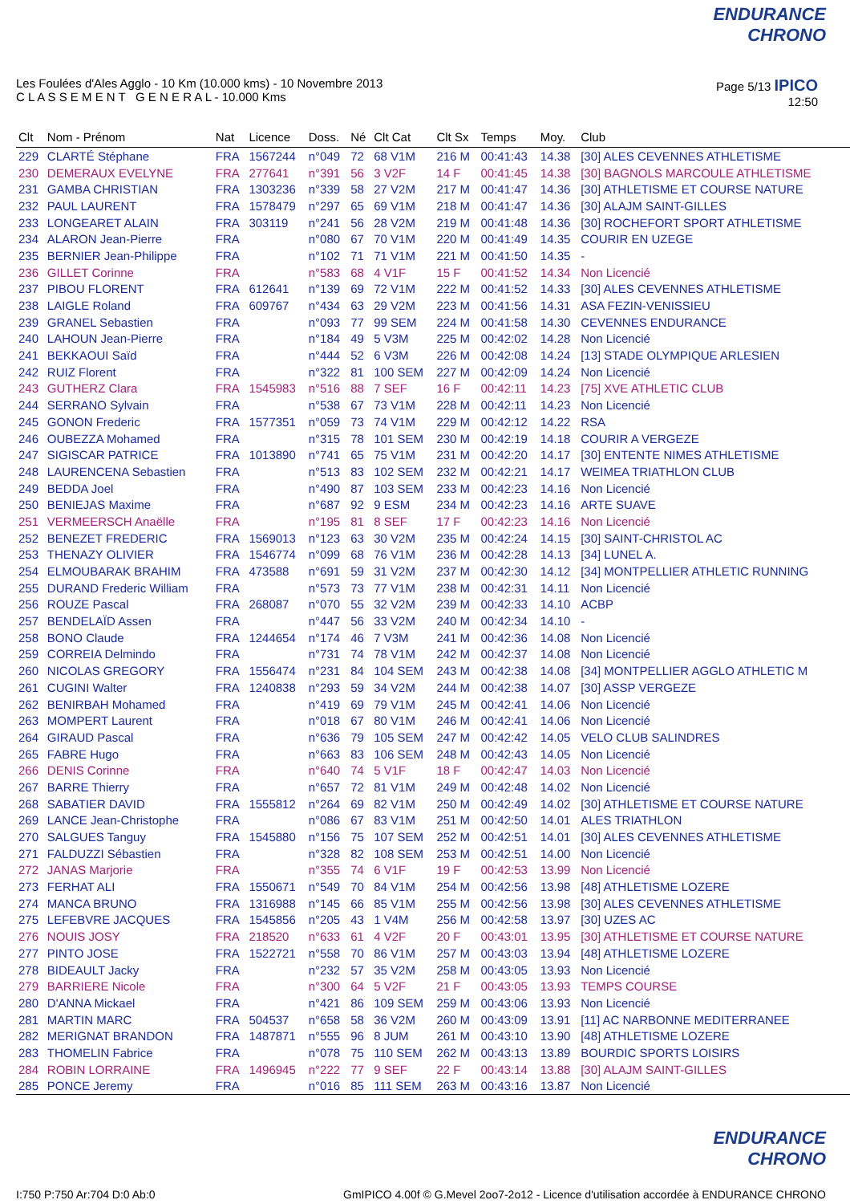ENDURANCE CHRONO
Les Foulées d'Ales Agglo - 10 Km (10.000 kms) - 10 Novembre 2013
C L A S S E M E N T G E N E R A L - 10.000 Kms
Page 5/13 IPICO
12:50
| Clt | Nom - Prénom | Nat | Licence | Doss. | Né | Clt Cat | Clt Sx | Temps | Moy. | Club |
| --- | --- | --- | --- | --- | --- | --- | --- | --- | --- | --- |
| 229 | CLARTÉ Stéphane | FRA | 1567244 | n°049 | 72 | 68 V1M | 216 M | 00:41:43 | 14.38 | [30] ALES CEVENNES ATHLETISME |
| 230 | DEMERAUX EVELYNE | FRA | 277641 | n°391 | 56 | 3 V2F | 14 F | 00:41:45 | 14.38 | [30] BAGNOLS MARCOULE ATHLETISME |
| 231 | GAMBA CHRISTIAN | FRA | 1303236 | n°339 | 58 | 27 V2M | 217 M | 00:41:47 | 14.36 | [30] ATHLETISME ET COURSE NATURE |
| 232 | PAUL LAURENT | FRA | 1578479 | n°297 | 65 | 69 V1M | 218 M | 00:41:47 | 14.36 | [30] ALAJM SAINT-GILLES |
| 233 | LONGEARET ALAIN | FRA | 303119 | n°241 | 56 | 28 V2M | 219 M | 00:41:48 | 14.36 | [30] ROCHEFORT SPORT ATHLETISME |
| 234 | ALARON Jean-Pierre | FRA | | n°080 | 67 | 70 V1M | 220 M | 00:41:49 | 14.35 | COURIR EN UZEGE |
| 235 | BERNIER Jean-Philippe | FRA | | n°102 | 71 | 71 V1M | 221 M | 00:41:50 | 14.35 | - |
| 236 | GILLET Corinne | FRA | | n°583 | 68 | 4 V1F | 15 F | 00:41:52 | 14.34 | Non Licencié |
| 237 | PIBOU FLORENT | FRA | 612641 | n°139 | 69 | 72 V1M | 222 M | 00:41:52 | 14.33 | [30] ALES CEVENNES ATHLETISME |
| 238 | LAIGLE Roland | FRA | 609767 | n°434 | 63 | 29 V2M | 223 M | 00:41:56 | 14.31 | ASA FEZIN-VENISSIEU |
| 239 | GRANEL Sebastien | FRA | | n°093 | 77 | 99 SEM | 224 M | 00:41:58 | 14.30 | CEVENNES ENDURANCE |
| 240 | LAHOUN Jean-Pierre | FRA | | n°184 | 49 | 5 V3M | 225 M | 00:42:02 | 14.28 | Non Licencié |
| 241 | BEKKAOUI Saïd | FRA | | n°444 | 52 | 6 V3M | 226 M | 00:42:08 | 14.24 | [13] STADE OLYMPIQUE ARLESIEN |
| 242 | RUIZ Florent | FRA | | n°322 | 81 | 100 SEM | 227 M | 00:42:09 | 14.24 | Non Licencié |
| 243 | GUTHERZ Clara | FRA | 1545983 | n°516 | 88 | 7 SEF | 16 F | 00:42:11 | 14.23 | [75] XVE ATHLETIC CLUB |
| 244 | SERRANO Sylvain | FRA | | n°538 | 67 | 73 V1M | 228 M | 00:42:11 | 14.23 | Non Licencié |
| 245 | GONON Frederic | FRA | 1577351 | n°059 | 73 | 74 V1M | 229 M | 00:42:12 | 14.22 | RSA |
| 246 | OUBEZZA Mohamed | FRA | | n°315 | 78 | 101 SEM | 230 M | 00:42:19 | 14.18 | COURIR A VERGEZE |
| 247 | SIGISCAR PATRICE | FRA | 1013890 | n°741 | 65 | 75 V1M | 231 M | 00:42:20 | 14.17 | [30] ENTENTE NIMES ATHLETISME |
| 248 | LAURENCENA Sebastien | FRA | | n°513 | 83 | 102 SEM | 232 M | 00:42:21 | 14.17 | WEIMEA TRIATHLON CLUB |
| 249 | BEDDA Joel | FRA | | n°490 | 87 | 103 SEM | 233 M | 00:42:23 | 14.16 | Non Licencié |
| 250 | BENIEJAS Maxime | FRA | | n°687 | 92 | 9 ESM | 234 M | 00:42:23 | 14.16 | ARTE SUAVE |
| 251 | VERMEERSCH Anaëlle | FRA | | n°195 | 81 | 8 SEF | 17 F | 00:42:23 | 14.16 | Non Licencié |
| 252 | BENEZET FREDERIC | FRA | 1569013 | n°123 | 63 | 30 V2M | 235 M | 00:42:24 | 14.15 | [30] SAINT-CHRISTOL AC |
| 253 | THENAZY OLIVIER | FRA | 1546774 | n°099 | 68 | 76 V1M | 236 M | 00:42:28 | 14.13 | [34] LUNEL A. |
| 254 | ELMOUBARAK BRAHIM | FRA | 473588 | n°691 | 59 | 31 V2M | 237 M | 00:42:30 | 14.12 | [34] MONTPELLIER ATHLETIC RUNNING |
| 255 | DURAND Frederic William | FRA | | n°573 | 73 | 77 V1M | 238 M | 00:42:31 | 14.11 | Non Licencié |
| 256 | ROUZE Pascal | FRA | 268087 | n°070 | 55 | 32 V2M | 239 M | 00:42:33 | 14.10 | ACBP |
| 257 | BENDELAÏD Assen | FRA | | n°447 | 56 | 33 V2M | 240 M | 00:42:34 | 14.10 | - |
| 258 | BONO Claude | FRA | 1244654 | n°174 | 46 | 7 V3M | 241 M | 00:42:36 | 14.08 | Non Licencié |
| 259 | CORREIA Delmindo | FRA | | n°731 | 74 | 78 V1M | 242 M | 00:42:37 | 14.08 | Non Licencié |
| 260 | NICOLAS GREGORY | FRA | 1556474 | n°231 | 84 | 104 SEM | 243 M | 00:42:38 | 14.08 | [34] MONTPELLIER AGGLO ATHLETIC M |
| 261 | CUGINI Walter | FRA | 1240838 | n°293 | 59 | 34 V2M | 244 M | 00:42:38 | 14.07 | [30] ASSP VERGEZE |
| 262 | BENIRBAH Mohamed | FRA | | n°419 | 69 | 79 V1M | 245 M | 00:42:41 | 14.06 | Non Licencié |
| 263 | MOMPERT Laurent | FRA | | n°018 | 67 | 80 V1M | 246 M | 00:42:41 | 14.06 | Non Licencié |
| 264 | GIRAUD Pascal | FRA | | n°636 | 79 | 105 SEM | 247 M | 00:42:42 | 14.05 | VELO CLUB SALINDRES |
| 265 | FABRE Hugo | FRA | | n°663 | 83 | 106 SEM | 248 M | 00:42:43 | 14.05 | Non Licencié |
| 266 | DENIS Corinne | FRA | | n°640 | 74 | 5 V1F | 18 F | 00:42:47 | 14.03 | Non Licencié |
| 267 | BARRE Thierry | FRA | | n°657 | 72 | 81 V1M | 249 M | 00:42:48 | 14.02 | Non Licencié |
| 268 | SABATIER DAVID | FRA | 1555812 | n°264 | 69 | 82 V1M | 250 M | 00:42:49 | 14.02 | [30] ATHLETISME ET COURSE NATURE |
| 269 | LANCE Jean-Christophe | FRA | | n°086 | 67 | 83 V1M | 251 M | 00:42:50 | 14.01 | ALES TRIATHLON |
| 270 | SALGUES Tanguy | FRA | 1545880 | n°156 | 75 | 107 SEM | 252 M | 00:42:51 | 14.01 | [30] ALES CEVENNES ATHLETISME |
| 271 | FALDUZZI Sébastien | FRA | | n°328 | 82 | 108 SEM | 253 M | 00:42:51 | 14.00 | Non Licencié |
| 272 | JANAS Marjorie | FRA | | n°355 | 74 | 6 V1F | 19 F | 00:42:53 | 13.99 | Non Licencié |
| 273 | FERHAT ALI | FRA | 1550671 | n°549 | 70 | 84 V1M | 254 M | 00:42:56 | 13.98 | [48] ATHLETISME LOZERE |
| 274 | MANCA BRUNO | FRA | 1316988 | n°145 | 66 | 85 V1M | 255 M | 00:42:56 | 13.98 | [30] ALES CEVENNES ATHLETISME |
| 275 | LEFEBVRE JACQUES | FRA | 1545856 | n°205 | 43 | 1 V4M | 256 M | 00:42:58 | 13.97 | [30] UZES AC |
| 276 | NOUIS JOSY | FRA | 218520 | n°633 | 61 | 4 V2F | 20 F | 00:43:01 | 13.95 | [30] ATHLETISME ET COURSE NATURE |
| 277 | PINTO JOSE | FRA | 1522721 | n°558 | 70 | 86 V1M | 257 M | 00:43:03 | 13.94 | [48] ATHLETISME LOZERE |
| 278 | BIDEAULT Jacky | FRA | | n°232 | 57 | 35 V2M | 258 M | 00:43:05 | 13.93 | Non Licencié |
| 279 | BARRIERE Nicole | FRA | | n°300 | 64 | 5 V2F | 21 F | 00:43:05 | 13.93 | TEMPS COURSE |
| 280 | D'ANNA Mickael | FRA | | n°421 | 86 | 109 SEM | 259 M | 00:43:06 | 13.93 | Non Licencié |
| 281 | MARTIN MARC | FRA | 504537 | n°658 | 58 | 36 V2M | 260 M | 00:43:09 | 13.91 | [11] AC NARBONNE MEDITERRANEE |
| 282 | MERIGNAT BRANDON | FRA | 1487871 | n°555 | 96 | 8 JUM | 261 M | 00:43:10 | 13.90 | [48] ATHLETISME LOZERE |
| 283 | THOMELIN Fabrice | FRA | | n°078 | 75 | 110 SEM | 262 M | 00:43:13 | 13.89 | BOURDIC SPORTS LOISIRS |
| 284 | ROBIN LORRAINE | FRA | 1496945 | n°222 | 77 | 9 SEF | 22 F | 00:43:14 | 13.88 | [30] ALAJM SAINT-GILLES |
| 285 | PONCE Jeremy | FRA | | n°016 | 85 | 111 SEM | 263 M | 00:43:16 | 13.87 | Non Licencié |
ENDURANCE CHRONO
I:750 P:750 Ar:704 D:0 Ab:0 GmIPICO 4.00f © G.Mevel 2oo7-2o12 - Licence d'utilisation accordée à ENDURANCE CHRONO